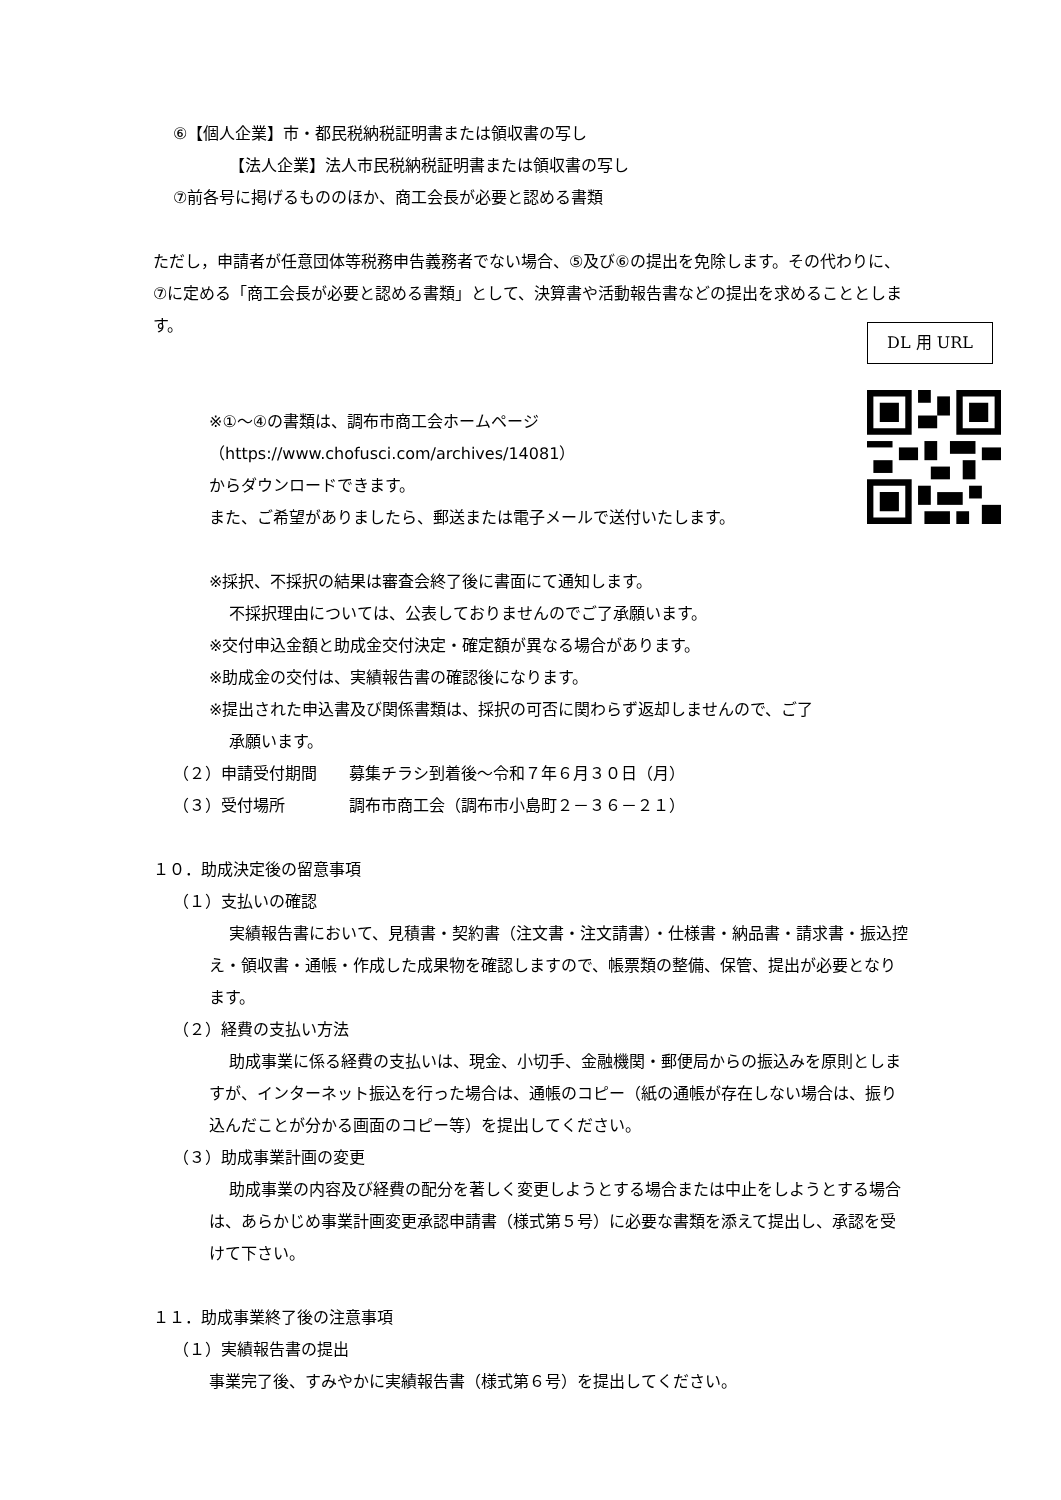⑥【個人企業】市・都民税納税証明書または領収書の写し
【法人企業】法人市民税納税証明書または領収書の写し
⑦前各号に掲げるもののほか、商工会長が必要と認める書類
ただし，申請者が任意団体等税務申告義務者でない場合、⑤及び⑥の提出を免除します。その代わりに、⑦に定める「商工会長が必要と認める書類」として、決算書や活動報告書などの提出を求めることとします。
※①～④の書類は、調布市商工会ホームページ
（https://www.chofusci.com/archives/14081）
からダウンロードできます。
また、ご希望がありましたら、郵送または電子メールで送付いたします。
※採択、不採択の結果は審査会終了後に書面にて通知します。
不採択理由については、公表しておりませんのでご了承願います。
※交付申込金額と助成金交付決定・確定額が異なる場合があります。
※助成金の交付は、実績報告書の確認後になります。
※提出された申込書及び関係書類は、採択の可否に関わらず返却しませんので、ご了
承願います。
（２）申請受付期間　　募集チラシ到着後～令和７年６月３０日（月）
（３）受付場所　　　　調布市商工会（調布市小島町２－３６－２１）
１０．助成決定後の留意事項
（１）支払いの確認
実績報告書において、見積書・契約書（注文書・注文請書）・仕様書・納品書・請求書・振込控え・領収書・通帳・作成した成果物を確認しますので、帳票類の整備、保管、提出が必要となります。
（２）経費の支払い方法
助成事業に係る経費の支払いは、現金、小切手、金融機関・郵便局からの振込みを原則としますが、インターネット振込を行った場合は、通帳のコピー（紙の通帳が存在しない場合は、振り込んだことが分かる画面のコピー等）を提出してください。
（３）助成事業計画の変更
助成事業の内容及び経費の配分を著しく変更しようとする場合または中止をしようとする場合は、あらかじめ事業計画変更承認申請書（様式第５号）に必要な書類を添えて提出し、承認を受けて下さい。
１１．助成事業終了後の注意事項
（１）実績報告書の提出
事業完了後、すみやかに実績報告書（様式第６号）を提出してください。
DL 用 URL